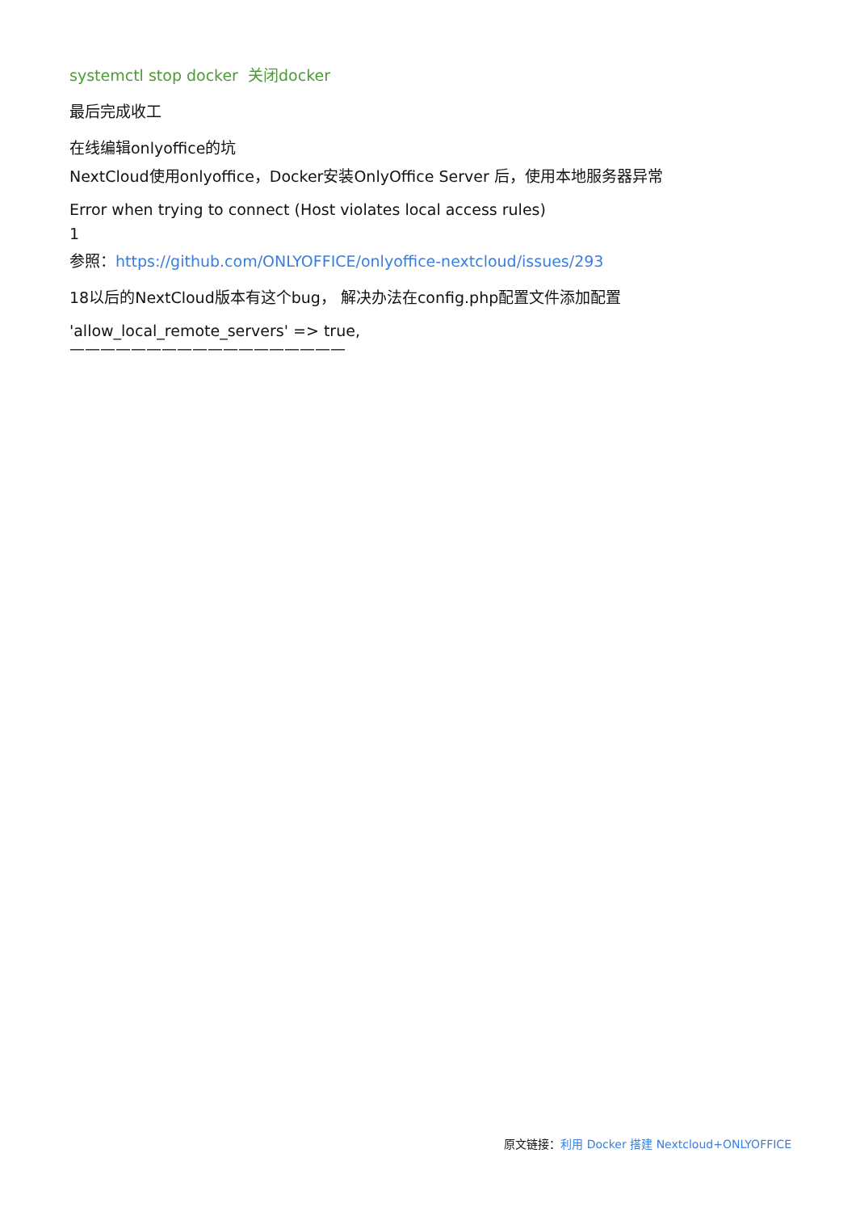systemctl stop docker 关闭docker
最后完成收工
在线编辑onlyoffice的坑
NextCloud使用onlyoffice，Docker安装OnlyOffice Server 后，使用本地服务器异常
Error when trying to connect (Host violates local access rules)
1
参照：https://github.com/ONLYOFFICE/onlyoffice-nextcloud/issues/293
18以后的NextCloud版本有这个bug， 解决办法在config.php配置文件添加配置
'allow_local_remote_servers' => true,
——————————————————
原文链接：利用 Docker 搭建 Nextcloud+ONLYOFFICE